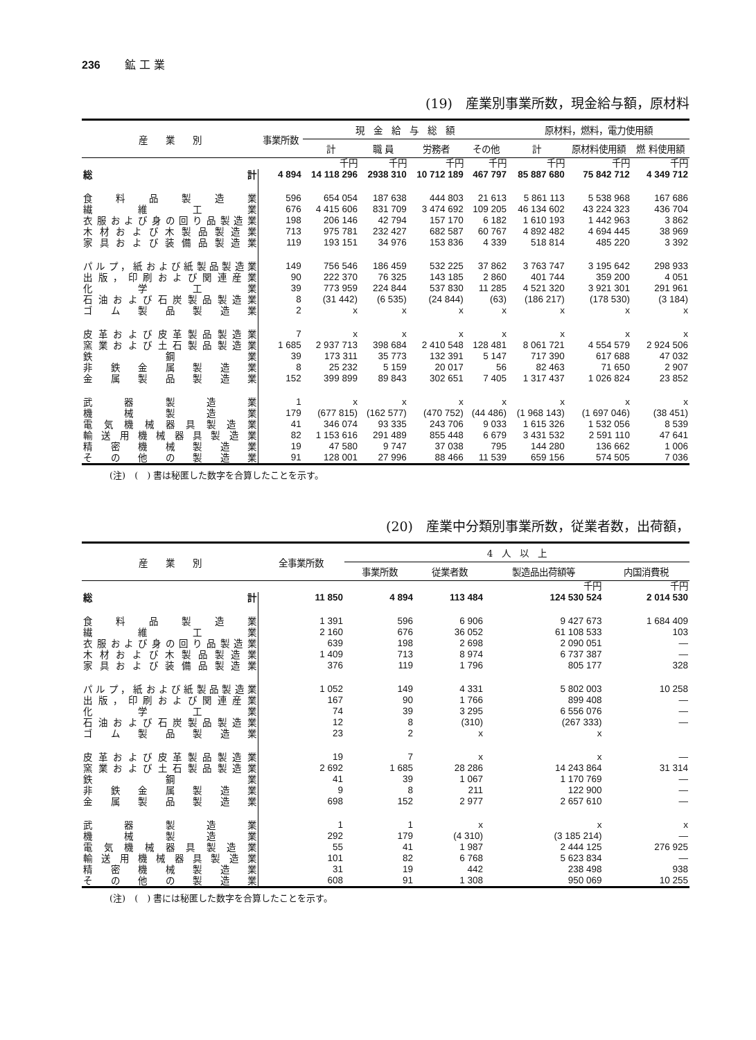236 鉱 工 業
(19)　産業別事業所数，現金給与額，原材料
| 産 業 別 | 事業所数 | 現 金 給 与 総 額 | | | | 原材料，燃料，電力使用額 | | |
| --- | --- | --- | --- | --- | --- | --- | --- | --- |
| | | 計 | 職 員 | 労務者 | その他 | 計 | 原材料使用額 | 燃 料使用額 |
| | | 千円 | 千円 | 千円 | 千円 | 千円 | 千円 | 千円 |
| 総計 | 4 894 | 14 118 296 | 2938 310 | 10 712 189 | 467 797 | 85 887 680 | 75 842 712 | 4 349 712 |
| 食料品製造業 | 596 | 654 054 | 187 638 | 444 803 | 21 613 | 5 861 113 | 5 538 968 | 167 686 |
| 繊維工業 | 676 | 4 415 606 | 831 709 | 3 474 692 | 109 205 | 46 134 602 | 43 224 323 | 436 704 |
| 衣服および身の回り品製造業 | 198 | 206 146 | 42 794 | 157 170 | 6 182 | 1 610 193 | 1 442 963 | 3 862 |
| 木材および木製品製造業 | 713 | 975 781 | 232 427 | 682 587 | 60 767 | 4 892 482 | 4 694 445 | 38 969 |
| 家具および装備品製造業 | 119 | 193 151 | 34 976 | 153 836 | 4 339 | 518 814 | 485 220 | 3 392 |
| パルプ，紙および紙製品製造業 | 149 | 756 546 | 186 459 | 532 225 | 37 862 | 3 763 747 | 3 195 642 | 298 933 |
| 出版，印刷および関連産業 | 90 | 222 370 | 76 325 | 143 185 | 2 860 | 401 744 | 359 200 | 4 051 |
| 化学工業 | 39 | 773 959 | 224 844 | 537 830 | 11 285 | 4 521 320 | 3 921 301 | 291 961 |
| 石油および石炭製品製造業 | 8 | (31 442) | (6 535) | (24 844) | (63) | (186 217) | (178 530) | (3 184) |
| ゴム製品製造業 | 2 | x | x | x | x | x | x | x |
| 皮革および皮革製品製造業 | 7 | x | x | x | x | x | x | x |
| 窯業および土石製品製造業 | 1 685 | 2 937 713 | 398 684 | 2 410 548 | 128 481 | 8 061 721 | 4 554 579 | 2 924 506 |
| 鉄鋼業 | 39 | 173 311 | 35 773 | 132 391 | 5 147 | 717 390 | 617 688 | 47 032 |
| 非鉄金属製造業 | 8 | 25 232 | 5 159 | 20 017 | 56 | 82 463 | 71 650 | 2 907 |
| 金属製品製造業 | 152 | 399 899 | 89 843 | 302 651 | 7 405 | 1 317 437 | 1 026 824 | 23 852 |
| 武器製造業 | 1 | x | x | x | x | x | x | x |
| 機械製造業 | 179 | (677 815) | (162 577) | (470 752) | (44 486) | (1 968 143) | (1 697 046) | (38 451) |
| 電気機械器具製造業 | 41 | 346 074 | 93 335 | 243 706 | 9 033 | 1 615 326 | 1 532 056 | 8 539 |
| 輸送用機械器具製造業 | 82 | 1 153 616 | 291 489 | 855 448 | 6 679 | 3 431 532 | 2 591 110 | 47 641 |
| 精密機械製造業 | 19 | 47 580 | 9 747 | 37 038 | 795 | 144 280 | 136 662 | 1 006 |
| その他の製造業 | 91 | 128 001 | 27 996 | 88 466 | 11 539 | 659 156 | 574 505 | 7 036 |
(注)　(　) 書は秘匿した数字を合算したことを示す。
(20)　産業中分類別事業所数，従業者数，出荷額，
| 産 業 別 | 全事業所数 | 4 人 以 上 | | | |
| --- | --- | --- | --- | --- | --- |
| | | 事業所数 | 従業者数 | 製造品出荷額等 | 内国消費税 |
| | | | | 千円 | 千円 |
| 総計 | 11 850 | 4 894 | 113 484 | 124 530 524 | 2 014 530 |
| 食料品製造業 | 1 391 | 596 | 6 906 | 9 427 673 | 1 684 409 |
| 繊維工業 | 2 160 | 676 | 36 052 | 61 108 533 | 103 |
| 衣服および身の回り品製造業 | 639 | 198 | 2 698 | 2 090 051 | — |
| 木材および木製品製造業 | 1 409 | 713 | 8 974 | 6 737 387 | — |
| 家具および装備品製造業 | 376 | 119 | 1 796 | 805 177 | 328 |
| パルプ，紙および紙製品製造業 | 1 052 | 149 | 4 331 | 5 802 003 | 10 258 |
| 出版，印刷および関連産業 | 167 | 90 | 1 766 | 899 408 | — |
| 化学工業 | 74 | 39 | 3 295 | 6 556 076 | — |
| 石油および石炭製品製造業 | 12 | 8 | (310) | (267 333) | — |
| ゴム製品製造業 | 23 | 2 | x | x | |
| 皮革および皮革製品製造業 | 19 | 7 | x | x | — |
| 窯業および土石製品製造業 | 2 692 | 1 685 | 28 286 | 14 243 864 | 31 314 |
| 鉄鋼業 | 41 | 39 | 1 067 | 1 170 769 | — |
| 非鉄金属製造業 | 9 | 8 | 211 | 122 900 | — |
| 金属製品製造業 | 698 | 152 | 2 977 | 2 657 610 | — |
| 武器製造業 | 1 | 1 | x | x | x |
| 機械製造業 | 292 | 179 | (4 310) | (3 185 214) | — |
| 電気機械器具製造業 | 55 | 41 | 1 987 | 2 444 125 | 276 925 |
| 輸送用機械器具製造業 | 101 | 82 | 6 768 | 5 623 834 | — |
| 精密機械製造業 | 31 | 19 | 442 | 238 498 | 938 |
| その他の製造業 | 608 | 91 | 1 308 | 950 069 | 10 255 |
(注)　(　) 書には秘匿した数字を合算したことを示す。